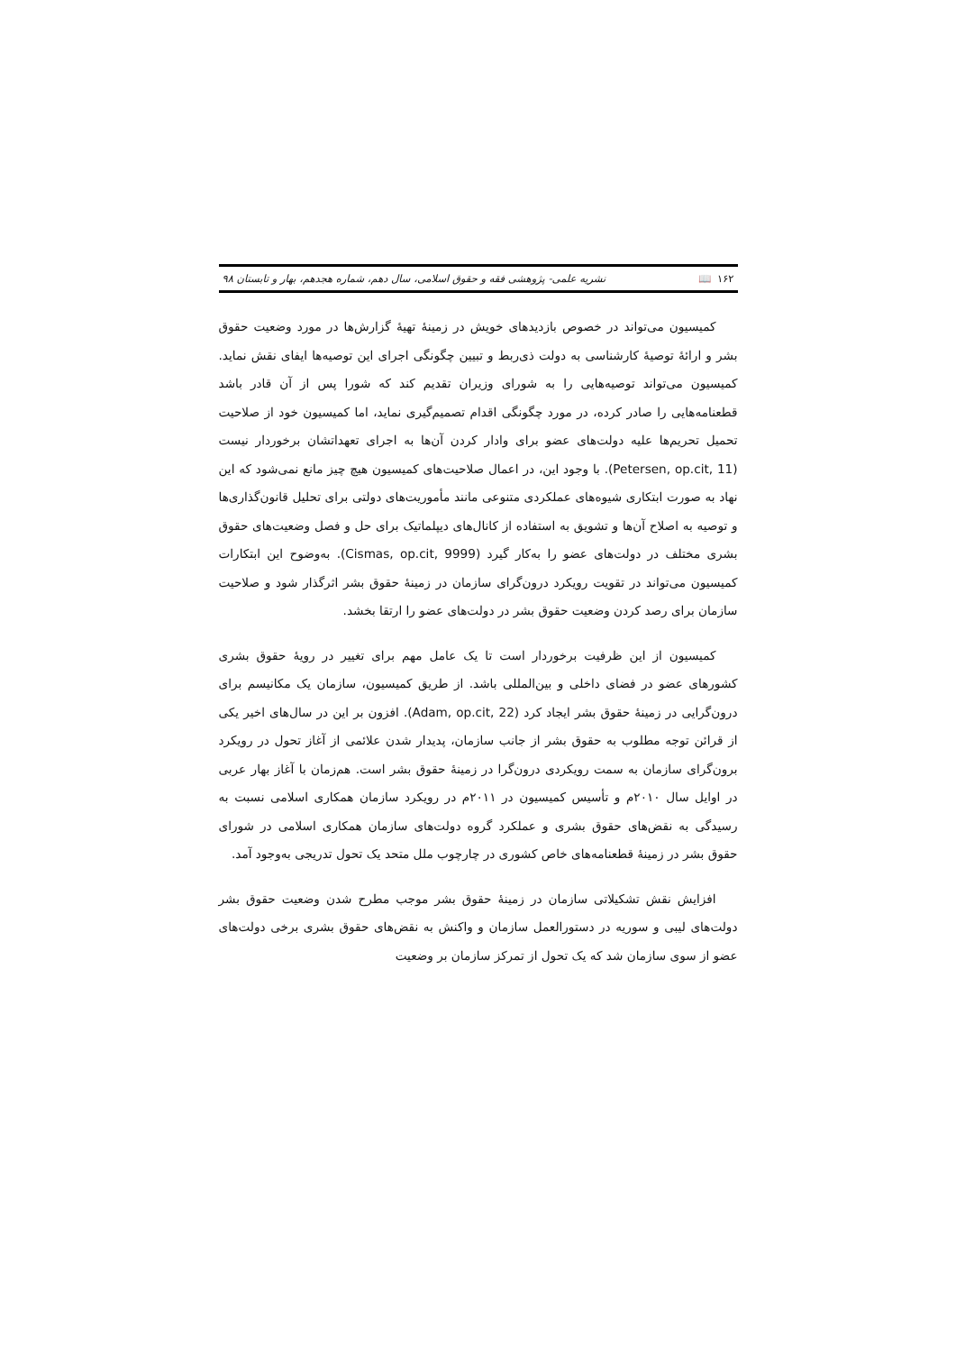۱۶۲ 📖 نشریه علمی- پژوهشی فقه و حقوق اسلامی، سال دهم، شماره هجدهم، بهار و تابستان ۹۸
کمیسیون می‌تواند در خصوص بازدیدهای خویش در زمینهٔ تهیهٔ گزارش‌ها در مورد وضعیت حقوق بشر و ارائهٔ توصیهٔ کارشناسی به دولت ذی‌ربط و تبیین چگونگی اجرای این توصیه‌ها ایفای نقش نماید. کمیسیون می‌تواند توصیه‌هایی را به شورای وزیران تقدیم کند که شورا پس از آن قادر باشد قطعنامه‌هایی را صادر کرده، در مورد چگونگی اقدام تصمیم‌گیری نماید، اما کمیسیون خود از صلاحیت تحمیل تحریم‌ها علیه دولت‌های عضو برای وادار کردن آن‌ها به اجرای تعهداتشان برخوردار نیست (Petersen, op.cit, 11). با وجود این، در اعمال صلاحیت‌های کمیسیون هیچ چیز مانع نمی‌شود که این نهاد به صورت ابتکاری شیوه‌های عملکردی متنوعی مانند مأموریت‌های دولتی برای تحلیل قانون‌گذاری‌ها و توصیه به اصلاح آن‌ها و تشویق به استفاده از کانال‌های دیپلماتیک برای حل و فصل وضعیت‌های حقوق بشری مختلف در دولت‌های عضو را به‌کار گیرد (Cismas, op.cit, 9999). به‌وضوح این ابتکارات کمیسیون می‌تواند در تقویت رویکرد درون‌گرای سازمان در زمینهٔ حقوق بشر اثرگذار شود و صلاحیت سازمان برای رصد کردن وضعیت حقوق بشر در دولت‌های عضو را ارتقا بخشد.
کمیسیون از این ظرفیت برخوردار است تا یک عامل مهم برای تغییر در رویهٔ حقوق بشری کشورهای عضو در فضای داخلی و بین‌المللی باشد. از طریق کمیسیون، سازمان یک مکانیسم برای درون‌گرایی در زمینهٔ حقوق بشر ایجاد کرد (Adam, op.cit, 22). افزون بر این در سال‌های اخیر یکی از قرائن توجه مطلوب به حقوق بشر از جانب سازمان، پدیدار شدن علائمی از آغاز تحول در رویکرد برون‌گرای سازمان به سمت رویکردی درون‌گرا در زمینهٔ حقوق بشر است. هم‌زمان با آغاز بهار عربی در اوایل سال ۲۰۱۰م و تأسیس کمیسیون در ۲۰۱۱م در رویکرد سازمان همکاری اسلامی نسبت به رسیدگی به نقض‌های حقوق بشری و عملکرد گروه دولت‌های سازمان همکاری اسلامی در شورای حقوق بشر در زمینهٔ قطعنامه‌های خاص کشوری در چارچوب ملل متحد یک تحول تدریجی به‌وجود آمد.
افزایش نقش تشکیلاتی سازمان در زمینهٔ حقوق بشر موجب مطرح شدن وضعیت حقوق بشر دولت‌های لیبی و سوریه در دستورالعمل سازمان و واکنش به نقض‌های حقوق بشری برخی دولت‌های عضو از سوی سازمان شد که یک تحول از تمرکز سازمان بر وضعیت